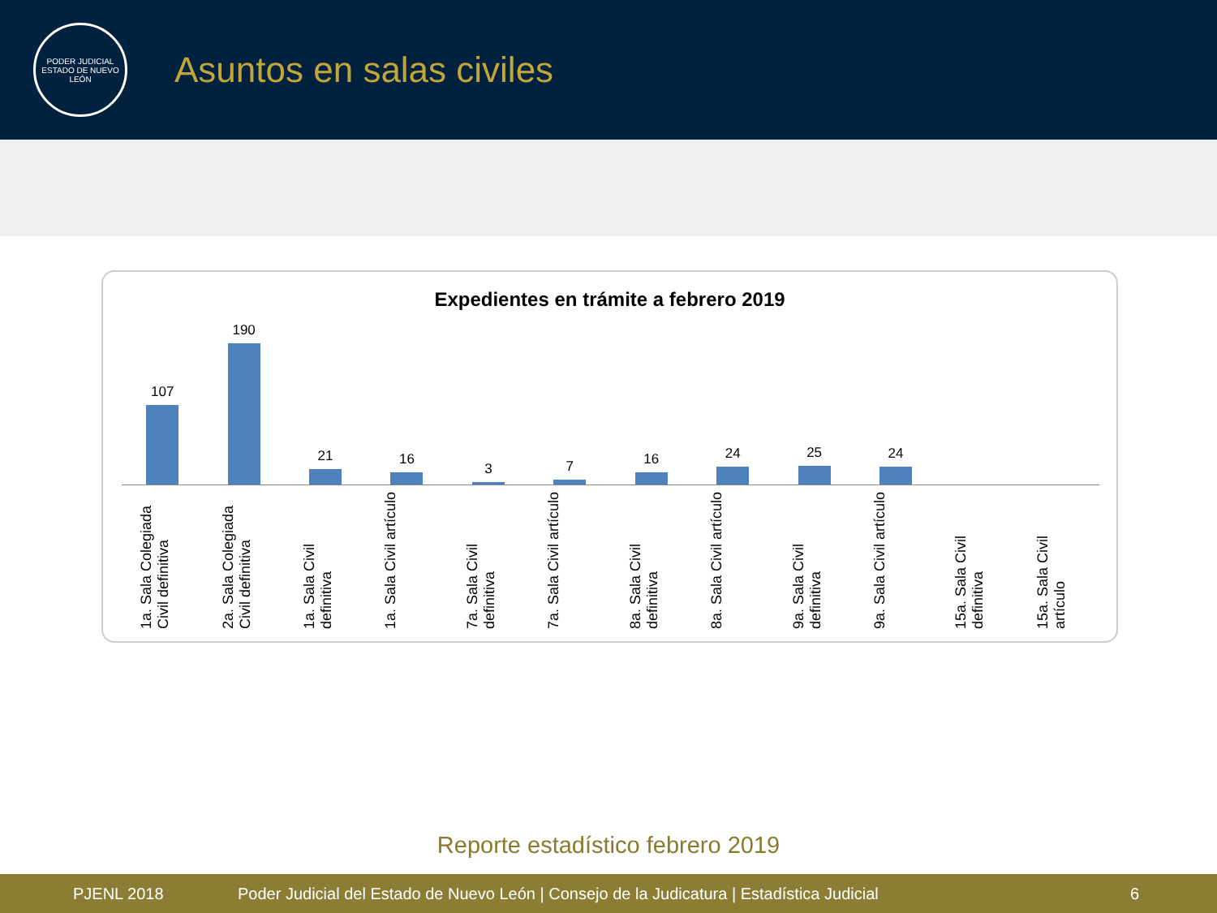PODER JUDICIAL
ESTADO DE NUEVO LEÓN
Asuntos en salas civiles
Expedientes en trámite a febrero 2019
107 190 21 16 3 7 16 24 25 24
1a. Sala Colegiada Civil definitiva
2a. Sala Colegiada Civil definitiva
1a. Sala Civil definitiva
1a. Sala Civil artículo
7a. Sala Civil definitiva
7a. Sala Civil artículo
8a. Sala Civil definitiva
8a. Sala Civil artículo
9a. Sala Civil definitiva
9a. Sala Civil artículo
15a. Sala Civil definitiva
15a. Sala Civil artículo
Reporte estadístico febrero 2019
PJENL 2018 Poder Judicial del Estado de Nuevo León | Consejo de la Judicatura | Estadística Judicial 6